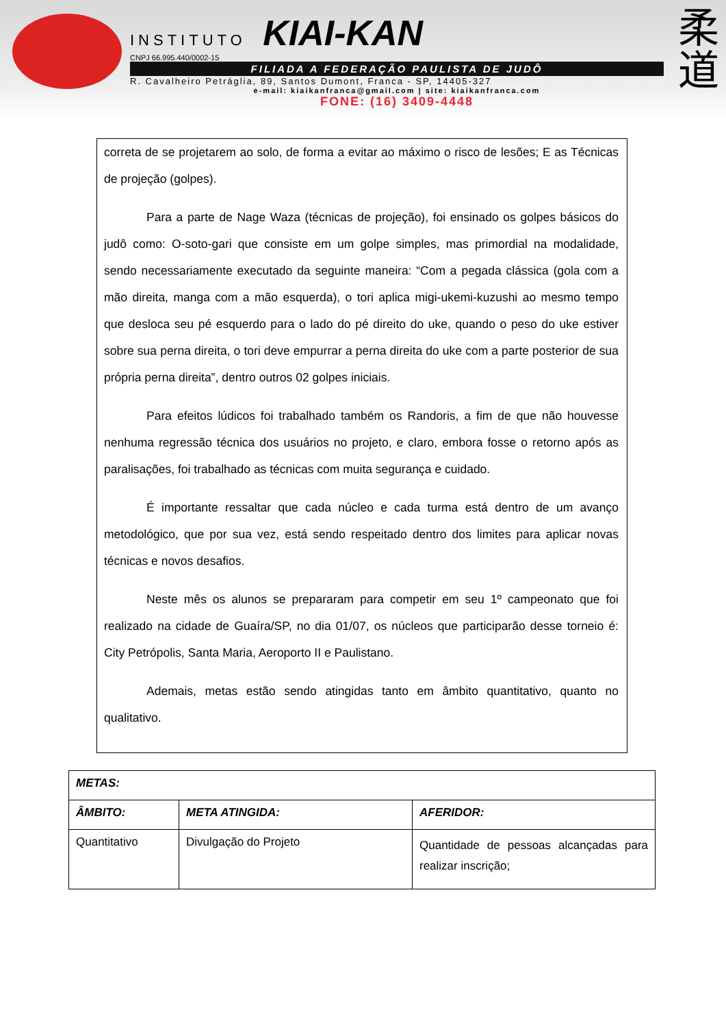INSTITUTO KIAI-KAN
CNPJ 66.995.440/0002-15
FILIADA A FEDERAÇÃO PAULISTA DE JUDÔ
R. Cavalheiro Petráglia, 89, Santos Dumont, Franca - SP, 14405-327
e-mail: kiaikanfranca@gmail.com | site: kiaikanfranca.com
FONE: (16) 3409-4448
柔
道
correta de se projetarem ao solo, de forma a evitar ao máximo o risco de lesões; E as Técnicas de projeção (golpes).
Para a parte de Nage Waza (técnicas de projeção), foi ensinado os golpes básicos do judô como: O-soto-gari que consiste em um golpe simples, mas primordial na modalidade, sendo necessariamente executado da seguinte maneira: “Com a pegada clássica (gola com a mão direita, manga com a mão esquerda), o tori aplica migi-ukemi-kuzushi ao mesmo tempo que desloca seu pé esquerdo para o lado do pé direito do uke, quando o peso do uke estiver sobre sua perna direita, o tori deve empurrar a perna direita do uke com a parte posterior de sua própria perna direita”, dentro outros 02 golpes iniciais.
Para efeitos lúdicos foi trabalhado também os Randoris, a fim de que não houvesse nenhuma regressão técnica dos usuários no projeto, e claro, embora fosse o retorno após as paralisações, foi trabalhado as técnicas com muita segurança e cuidado.
É importante ressaltar que cada núcleo e cada turma está dentro de um avanço metodológico, que por sua vez, está sendo respeitado dentro dos limites para aplicar novas técnicas e novos desafios.
Neste mês os alunos se prepararam para competir em seu 1º campeonato que foi realizado na cidade de Guaíra/SP, no dia 01/07, os núcleos que participarão desse torneio é: City Petrópolis, Santa Maria, Aeroporto II e Paulistano.
Ademais, metas estão sendo atingidas tanto em âmbito quantitativo, quanto no qualitativo.
| METAS: | | |
| --- | --- | --- |
| ÂMBITO: | META ATINGIDA: | AFERIDOR: |
| Quantitativo | Divulgação do Projeto | Quantidade de pessoas alcançadas para realizar inscrição; |